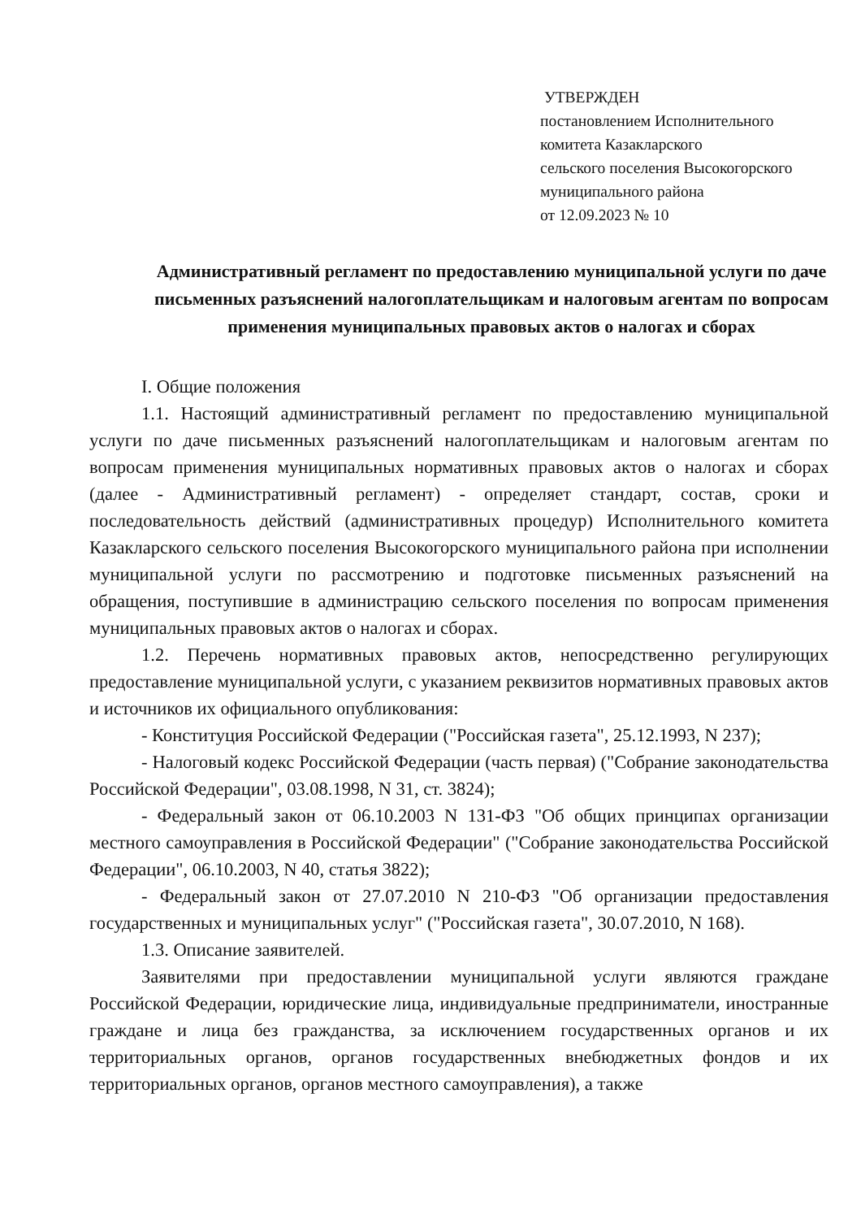УТВЕРЖДЕН
постановлением Исполнительного
комитета Казакларского
сельского поселения Высокогорского
муниципального района
от 12.09.2023 № 10
Административный регламент по предоставлению муниципальной услуги по даче письменных разъяснений налогоплательщикам и налоговым агентам по вопросам применения муниципальных правовых актов о налогах и сборах
I. Общие положения
1.1. Настоящий административный регламент по предоставлению муниципальной услуги по даче письменных разъяснений налогоплательщикам и налоговым агентам по вопросам применения муниципальных нормативных правовых актов о налогах и сборах (далее - Административный регламент) - определяет стандарт, состав, сроки и последовательность действий (административных процедур) Исполнительного комитета Казакларского сельского поселения Высокогорского муниципального района при исполнении муниципальной услуги по рассмотрению и подготовке письменных разъяснений на обращения, поступившие в администрацию сельского поселения по вопросам применения муниципальных правовых актов о налогах и сборах.
1.2. Перечень нормативных правовых актов, непосредственно регулирующих предоставление муниципальной услуги, с указанием реквизитов нормативных правовых актов и источников их официального опубликования:
- Конституция Российской Федерации ("Российская газета", 25.12.1993, N 237);
- Налоговый кодекс Российской Федерации (часть первая) ("Собрание законодательства Российской Федерации", 03.08.1998, N 31, ст. 3824);
- Федеральный закон от 06.10.2003 N 131-ФЗ "Об общих принципах организации местного самоуправления в Российской Федерации" ("Собрание законодательства Российской Федерации", 06.10.2003, N 40, статья 3822);
- Федеральный закон от 27.07.2010 N 210-ФЗ "Об организации предоставления государственных и муниципальных услуг" ("Российская газета", 30.07.2010, N 168).
1.3. Описание заявителей.
Заявителями при предоставлении муниципальной услуги являются граждане Российской Федерации, юридические лица, индивидуальные предприниматели, иностранные граждане и лица без гражданства, за исключением государственных органов и их территориальных органов, органов государственных внебюджетных фондов и их территориальных органов, органов местного самоуправления), а также